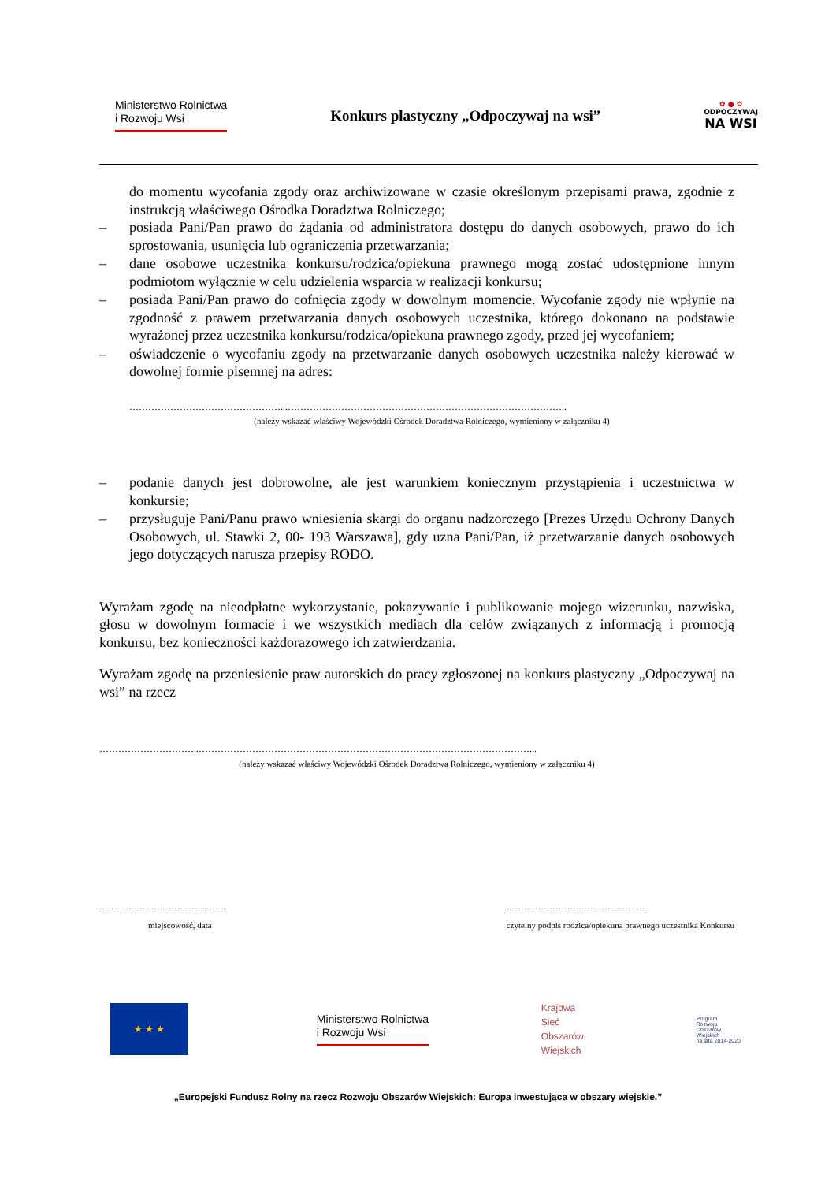Ministerstwo Rolnictwa
i Rozwoju Wsi
Konkurs plastyczny „Odpoczywaj na wsi”
✿ ● ✿
ODPOCZYWAJ
NA WSI
do momentu wycofania zgody oraz archiwizowane w czasie określonym przepisami prawa, zgodnie z instrukcją właściwego Ośrodka Doradztwa Rolniczego;
– posiada Pani/Pan prawo do żądania od administratora dostępu do danych osobowych, prawo do ich sprostowania, usunięcia lub ograniczenia przetwarzania;
– dane osobowe uczestnika konkursu/rodzica/opiekuna prawnego mogą zostać udostępnione innym podmiotom wyłącznie w celu udzielenia wsparcia w realizacji konkursu;
– posiada Pani/Pan prawo do cofnięcia zgody w dowolnym momencie. Wycofanie zgody nie wpłynie na zgodność z prawem przetwarzania danych osobowych uczestnika, którego dokonano na podstawie wyrażonej przez uczestnika konkursu/rodzica/opiekuna prawnego zgody, przed jej wycofaniem;
– oświadczenie o wycofaniu zgody na przetwarzanie danych osobowych uczestnika należy kierować w dowolnej formie pisemnej na adres:
…………………………………………...……………………………………………………………………………..
(należy wskazać właściwy Wojewódzki Ośrodek Doradztwa Rolniczego, wymieniony w załączniku 4)
– podanie danych jest dobrowolne, ale jest warunkiem koniecznym przystąpienia i uczestnictwa w konkursie;
– przysługuje Pani/Panu prawo wniesienia skargi do organu nadzorczego [Prezes Urzędu Ochrony Danych Osobowych, ul. Stawki 2, 00- 193 Warszawa], gdy uzna Pani/Pan, iż przetwarzanie danych osobowych jego dotyczących narusza przepisy RODO.
Wyrażam zgodę na nieodpłatne wykorzystanie, pokazywanie i publikowanie mojego wizerunku, nazwiska, głosu w dowolnym formacie i we wszystkich mediach dla celów związanych z informacją i promocją konkursu, bez konieczności każdorazowego ich zatwierdzania.
Wyrażam zgodę na przeniesienie praw autorskich do pracy zgłoszonej na konkurs plastyczny „Odpoczywaj na wsi” na rzecz
…………………………..……………………………………………………………………………………………...
(należy wskazać właściwy Wojewódzki Ośrodek Doradztwa Rolniczego, wymieniony w załączniku 4)
--------------------------------------------
miejscowość, data
------------------------------------------------
czytelny podpis rodzica/opiekuna prawnego uczestnika Konkursu
★ ★ ★
Ministerstwo Rolnictwa
i Rozwoju Wsi
Krajowa
Sieć
Obszarów
Wiejskich
Program
Rozwoju
Obszarów
Wiejskich
na lata 2014-2020
„Europejski Fundusz Rolny na rzecz Rozwoju Obszarów Wiejskich: Europa inwestująca w obszary wiejskie.”